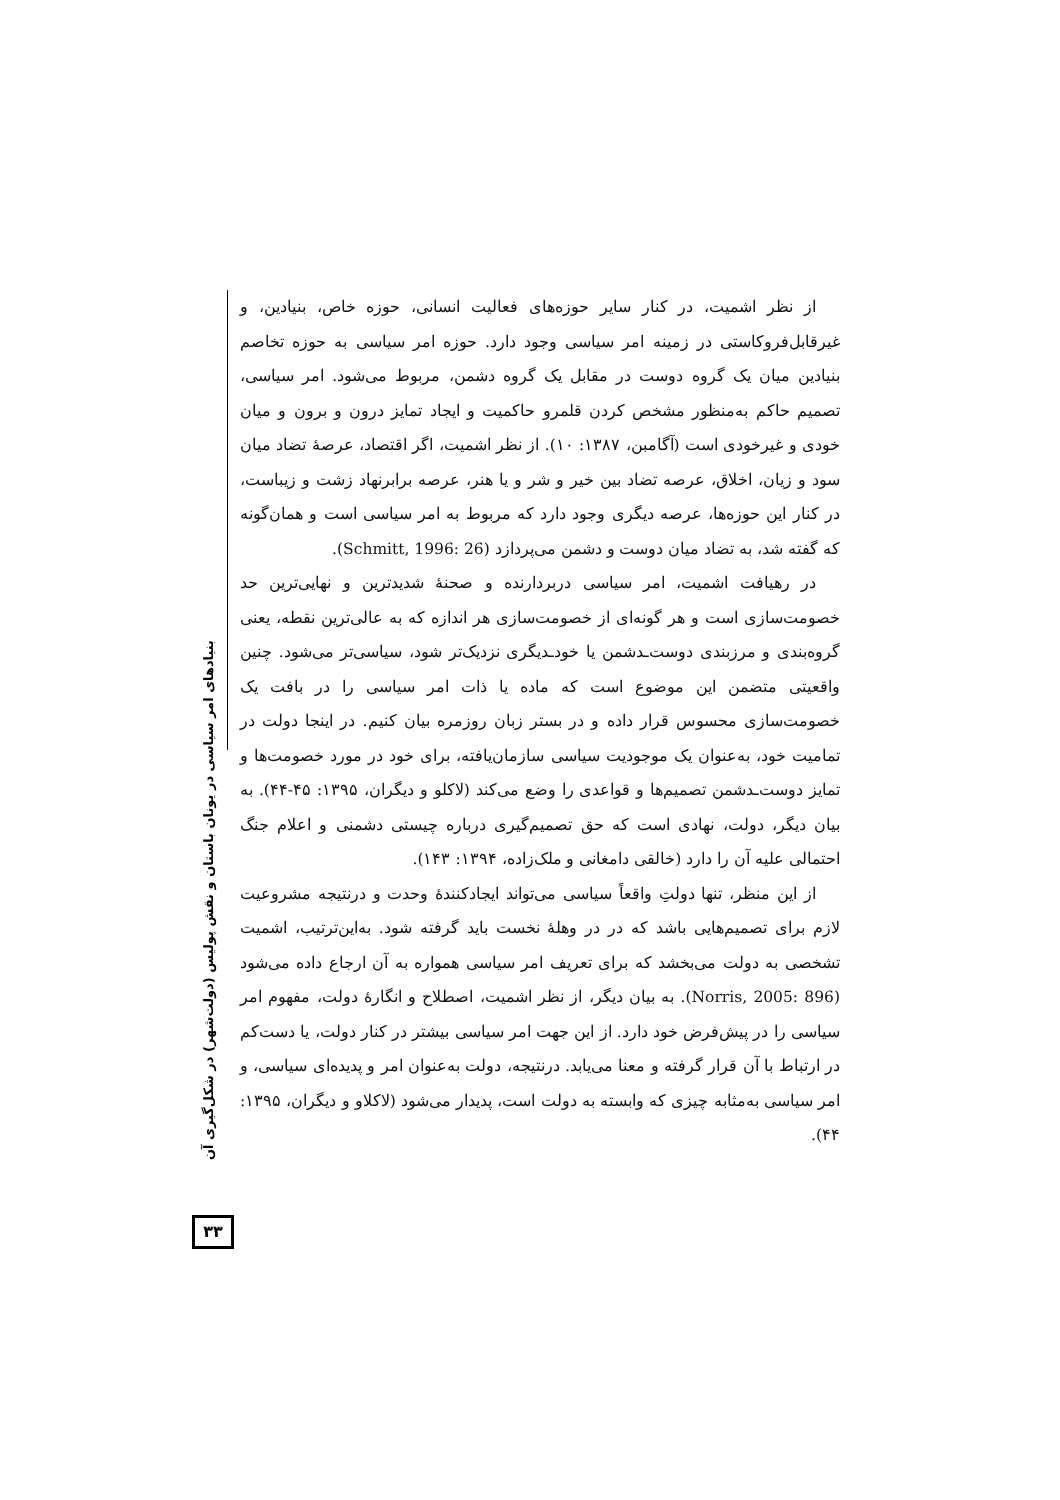از نظر اشمیت، در کنار سایر حوزه‌های فعالیت انسانی، حوزه خاص، بنیادین، و غیرقابل‌فروکاستی در زمینه امر سیاسی وجود دارد. حوزه امر سیاسی به حوزه تخاصم بنیادین میان یک گروه دوست در مقابل یک گروه دشمن، مربوط می‌شود. امر سیاسی، تصمیم حاکم به‌منظور مشخص کردن قلمرو حاکمیت و ایجاد تمایز درون و برون و میان خودی و غیرخودی است (آگامبن، ۱۳۸۷: ۱۰). از نظر اشمیت، اگر اقتصاد، عرصهٔ تضاد میان سود و زیان، اخلاق، عرصه تضاد بین خیر و شر و یا هنر، عرصه برابرنهاد زشت و زیباست، در کنار این حوزه‌ها، عرصه دیگری وجود دارد که مربوط به امر سیاسی است و همان‌گونه که گفته شد، به تضاد میان دوست و دشمن می‌پردازد (Schmitt, 1996: 26).
در رهیافت اشمیت، امر سیاسی دربردارنده و صحنهٔ شدیدترین و نهایی‌ترین حد خصومت‌سازی است و هر گونه‌ای از خصومت‌سازی هر اندازه که به عالی‌ترین نقطه، یعنی گروه‌بندی و مرزبندی دوست‌ـدشمن یا خودـدیگری نزدیک‌تر شود، سیاسی‌تر می‌شود. چنین واقعیتی متضمن این موضوع است که ماده یا ذات امر سیاسی را در بافت یک خصومت‌سازی محسوس قرار داده و در بستر زبان روزمره بیان کنیم. در اینجا دولت در تمامیت خود، به‌عنوان یک موجودیت سیاسی سازمان‌یافته، برای خود در مورد خصومت‌ها و تمایز دوست‌ـدشمن تصمیم‌ها و قواعدی را وضع می‌کند (لاکلو و دیگران، ۱۳۹۵: ۴۵-۴۴). به بیان دیگر، دولت، نهادی است که حق تصمیم‌گیری درباره چیستی دشمنی و اعلام جنگ احتمالی علیه آن را دارد (خالقی دامغانی و ملک‌زاده، ۱۳۹۴: ۱۴۳).
از این منظر، تنها دولتِ واقعاً سیاسی می‌تواند ایجادکنندهٔ وحدت و درنتیجه مشروعیت لازم برای تصمیم‌هایی باشد که در در وهلهٔ نخست باید گرفته شود. به‌این‌ترتیب، اشمیت تشخصی به دولت می‌بخشد که برای تعریف امر سیاسی همواره به آن ارجاع داده می‌شود (Norris, 2005: 896). به بیان دیگر، از نظر اشمیت، اصطلاح و انگارهٔ دولت، مفهوم امر سیاسی را در پیش‌فرض خود دارد. از این جهت امر سیاسی بیشتر در کنار دولت، یا دست‌کم در ارتباط با آن قرار گرفته و معنا می‌یابد. درنتیجه، دولت به‌عنوان امر و پدیده‌ای سیاسی، و امر سیاسی به‌مثابه چیزی که وابسته به دولت است، پدیدار می‌شود (لاکلاو و دیگران، ۱۳۹۵: ۴۴).
بنیادهای امر سیاسی در یونان باستان و نقش پولیس (دولت‌شهر) در شکل‌گیری آن
۳۳